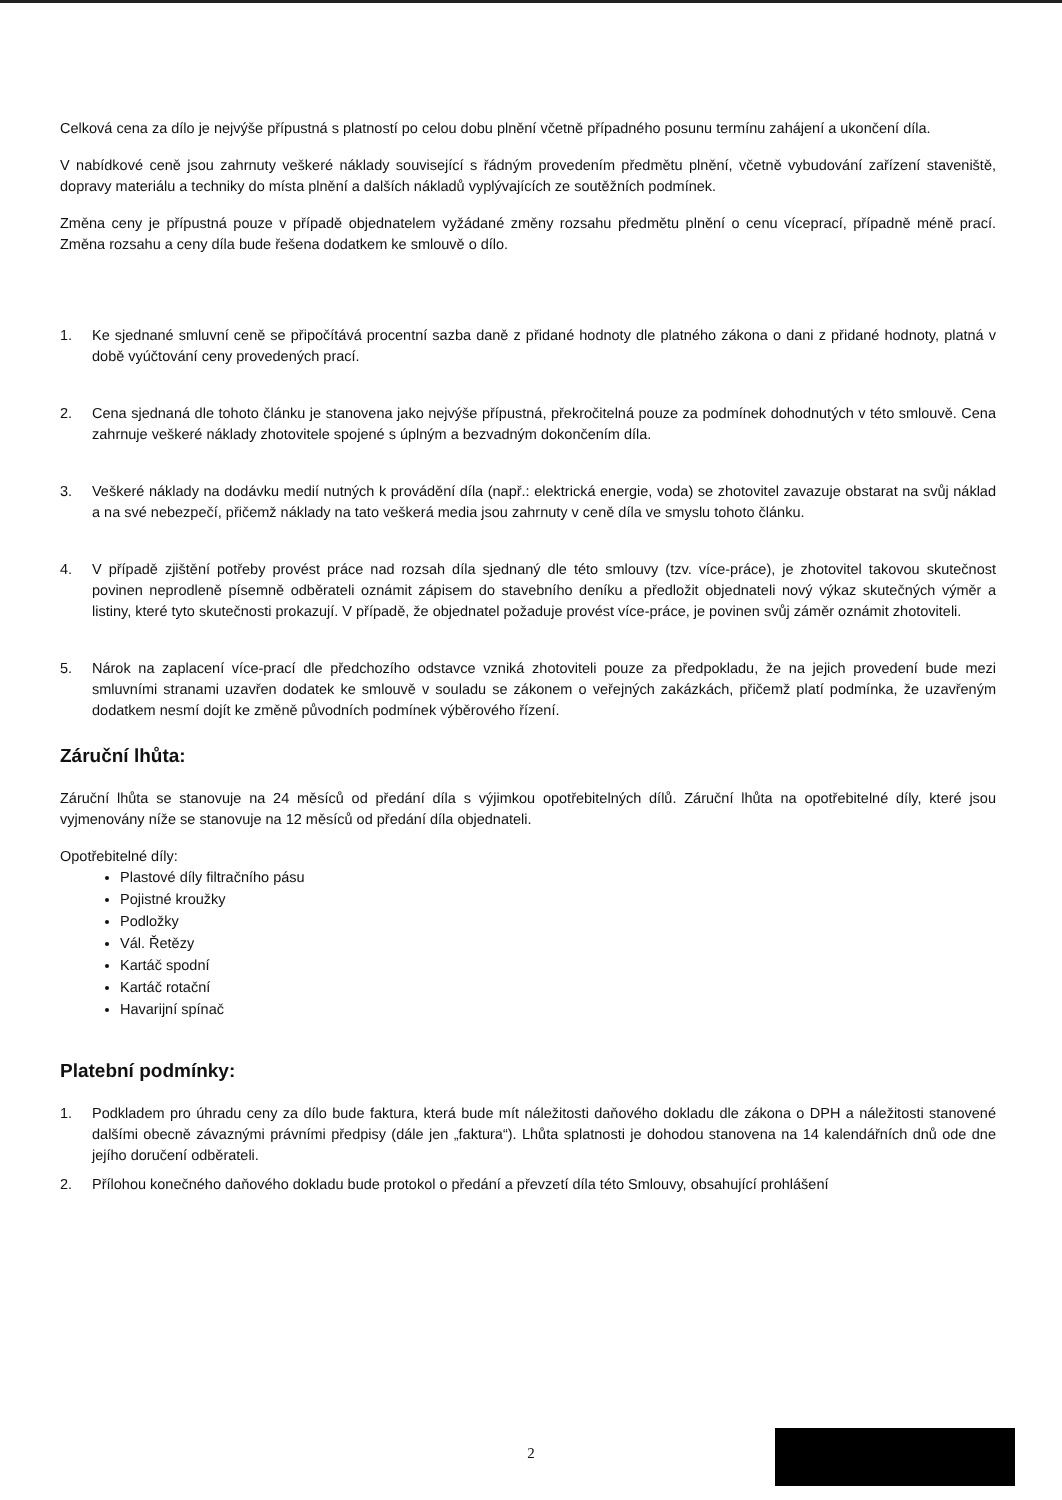Celková cena za dílo je nejvýše přípustná s platností po celou dobu plnění včetně případného posunu termínu zahájení a ukončení díla.
V nabídkové ceně jsou zahrnuty veškeré náklady související s řádným provedením předmětu plnění, včetně vybudování zařízení staveniště, dopravy materiálu a techniky do místa plnění a dalších nákladů vyplývajících ze soutěžních podmínek.
Změna ceny je přípustná pouze v případě objednatelem vyžádané změny rozsahu předmětu plnění o cenu víceprací, případně méně prací. Změna rozsahu a ceny díla bude řešena dodatkem ke smlouvě o dílo.
1. Ke sjednané smluvní ceně se připočítává procentní sazba daně z přidané hodnoty dle platného zákona o dani z přidané hodnoty, platná v době vyúčtování ceny provedených prací.
2. Cena sjednaná dle tohoto článku je stanovena jako nejvýše přípustná, překročitelná pouze za podmínek dohodnutých v této smlouvě. Cena zahrnuje veškeré náklady zhotovitele spojené s úplným a bezvadným dokončením díla.
3. Veškeré náklady na dodávku medií nutných k provádění díla (např.: elektrická energie, voda) se zhotovitel zavazuje obstarat na svůj náklad a na své nebezpečí, přičemž náklady na tato veškerá media jsou zahrnuty v ceně díla ve smyslu tohoto článku.
4. V případě zjištění potřeby provést práce nad rozsah díla sjednaný dle této smlouvy (tzv. více-práce), je zhotovitel takovou skutečnost povinen neprodleně písemně odběrateli oznámit zápisem do stavebního deníku a předložit objednateli nový výkaz skutečných výměr a listiny, které tyto skutečnosti prokazují. V případě, že objednatel požaduje provést více-práce, je povinen svůj záměr oznámit zhotoviteli.
5. Nárok na zaplacení více-prací dle předchozího odstavce vzniká zhotoviteli pouze za předpokladu, že na jejich provedení bude mezi smluvními stranami uzavřen dodatek ke smlouvě v souladu se zákonem o veřejných zakázkách, přičemž platí podmínka, že uzavřeným dodatkem nesmí dojít ke změně původních podmínek výběrového řízení.
Záruční lhůta:
Záruční lhůta se stanovuje na 24 měsíců od předání díla s výjimkou opotřebitelných dílů. Záruční lhůta na opotřebitelné díly, které jsou vyjmenovány níže se stanovuje na 12 měsíců od předání díla objednateli.
Opotřebitelné díly:
Plastové díly filtračního pásu
Pojistné kroužky
Podložky
Vál. Řetězy
Kartáč spodní
Kartáč rotační
Havarijní spínač
Platební podmínky:
1. Podkladem pro úhradu ceny za dílo bude faktura, která bude mít náležitosti daňového dokladu dle zákona o DPH a náležitosti stanovené dalšími obecně závaznými právními předpisy (dále jen „faktura“). Lhůta splatnosti je dohodou stanovena na 14 kalendářních dnů ode dne jejího doručení odběrateli.
2. Přílohou konečného daňového dokladu bude protokol o předání a převzetí díla této Smlouvy, obsahující prohlášení
2